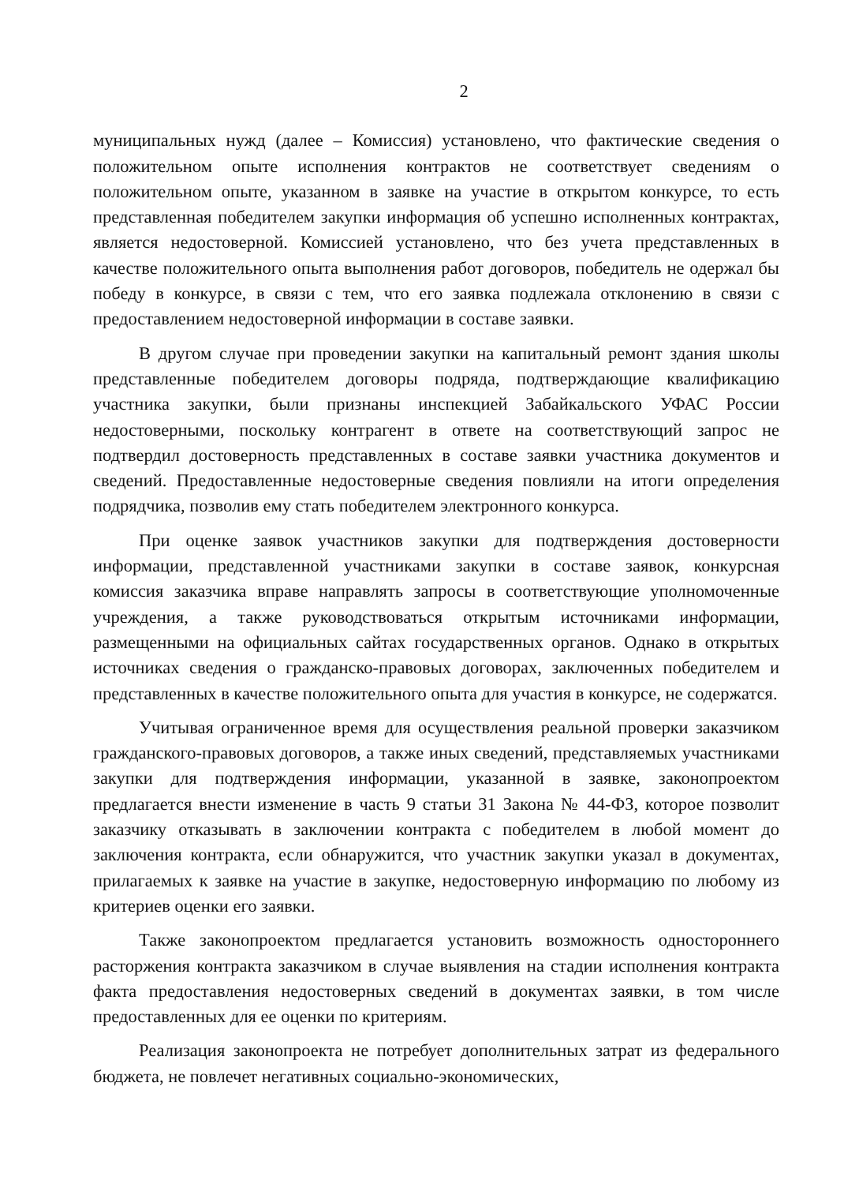2
муниципальных нужд (далее – Комиссия) установлено, что фактические сведения о положительном опыте исполнения контрактов не соответствует сведениям о положительном опыте, указанном в заявке на участие в открытом конкурсе, то есть представленная победителем закупки информация об успешно исполненных контрактах, является недостоверной. Комиссией установлено, что без учета представленных в качестве положительного опыта выполнения работ договоров, победитель не одержал бы победу в конкурсе, в связи с тем, что его заявка подлежала отклонению в связи с предоставлением недостоверной информации в составе заявки.
В другом случае при проведении закупки на капитальный ремонт здания школы представленные победителем договоры подряда, подтверждающие квалификацию участника закупки, были признаны инспекцией Забайкальского УФАС России недостоверными, поскольку контрагент в ответе на соответствующий запрос не подтвердил достоверность представленных в составе заявки участника документов и сведений. Предоставленные недостоверные сведения повлияли на итоги определения подрядчика, позволив ему стать победителем электронного конкурса.
При оценке заявок участников закупки для подтверждения достоверности информации, представленной участниками закупки в составе заявок, конкурсная комиссия заказчика вправе направлять запросы в соответствующие уполномоченные учреждения, а также руководствоваться открытым источниками информации, размещенными на официальных сайтах государственных органов. Однако в открытых источниках сведения о гражданско-правовых договорах, заключенных победителем и представленных в качестве положительного опыта для участия в конкурсе, не содержатся.
Учитывая ограниченное время для осуществления реальной проверки заказчиком гражданского-правовых договоров, а также иных сведений, представляемых участниками закупки для подтверждения информации, указанной в заявке, законопроектом предлагается внести изменение в часть 9 статьи 31 Закона № 44-ФЗ, которое позволит заказчику отказывать в заключении контракта с победителем в любой момент до заключения контракта, если обнаружится, что участник закупки указал в документах, прилагаемых к заявке на участие в закупке, недостоверную информацию по любому из критериев оценки его заявки.
Также законопроектом предлагается установить возможность одностороннего расторжения контракта заказчиком в случае выявления на стадии исполнения контракта факта предоставления недостоверных сведений в документах заявки, в том числе предоставленных для ее оценки по критериям.
Реализация законопроекта не потребует дополнительных затрат из федерального бюджета, не повлечет негативных социально-экономических,